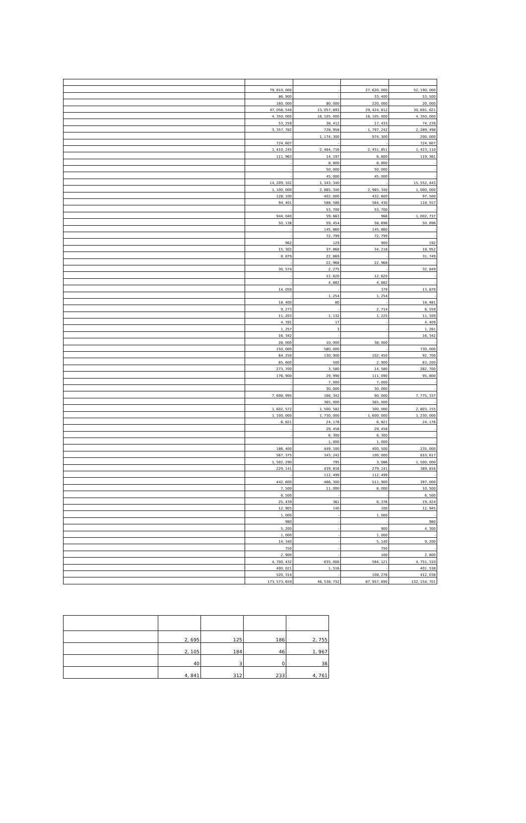| | 79, 810, 000 | - | 27, 620, 000 | 52, 190, 000 |
| | 86, 900 | - | 33, 400 | 53, 500 |
| | 160, 000 | 80, 000 | 220, 000 | 20, 000 |
| | 47, 058, 540 | 13, 057, 893 | 29, 424, 812 | 30, 691, 621 |
| | 4, 350, 000 | 16, 105, 000 | 16, 105, 000 | 4, 350, 000 |
| | 53, 259 | 38, 412 | 17, 433 | 74, 239 |
| | 3, 357, 782 | 728, 958 | 1, 797, 242 | 2, 289, 498 |
| | - | 1, 174, 300 | 974, 300 | 200, 000 |
| | 724, 607 | - | - | 724, 607 |
| | 1, 410, 245 | 2, 464, 716 | 2, 451, 851 | 1, 423, 110 |
| | 111, 963 | 14, 197 | 6, 800 | 119, 361 |
| | - | 8, 800 | 8, 800 | - |
| | - | 50, 000 | 50, 000 | - |
| | - | 45, 000 | 45, 000 | - |
| | 14, 209, 102 | 1, 343, 340 | - | 15, 552, 443 |
| | 1, 100, 000 | 2, 865, 340 | 2, 965, 340 | 1, 000, 000 |
| | 128, 100 | 402, 000 | 432, 600 | 97, 500 |
| | 94, 401 | 588, 586 | 564, 430 | 118, 557 |
| | - | 53, 700 | 53, 700 | - |
| | 944, 040 | 59, 663 | 966 | 1, 002, 737 |
| | 50, 138 | 59, 454 | 58, 696 | 50, 896 |
| | - | 145, 860 | 145, 860 | - |
| | - | 72, 799 | 72, 799 | - |
| | 962 | 129 | 900 | 192 |
| | 15, 302 | 37, 868 | 34, 218 | 18, 952 |
| | 8, 879 | 22, 869 | - | 31, 749 |
| | - | 22, 968 | 22, 968 | - |
| | 30, 574 | 2, 275 | - | 32, 849 |
| | - | 12, 620 | 12, 620 | - |
| | - | 4, 882 | 4, 882 | - |
| | 14, 059 | - | 379 | 13, 679 |
| | - | 1, 254 | 1, 254 | - |
| | 18, 400 | 80 | - | 18, 481 |
| | 9, 273 | - | 2, 714 | 6, 559 |
| | 11, 203 | 1, 132 | 1, 225 | 11, 109 |
| | 4, 391 | 17 | - | 4, 409 |
| | 1, 257 | 3 | - | 1, 261 |
| | 16, 342 | - | - | 16, 342 |
| | 28, 000 | 10, 000 | 38, 000 | - |
| | 150, 000 | 580, 000 | - | 730, 000 |
| | 64, 250 | 130, 900 | 102, 450 | 92, 700 |
| | 65, 600 | 500 | 2, 900 | 63, 200 |
| | 273, 700 | 3, 580 | 14, 580 | 262, 700 |
| | 176, 900 | 29, 990 | 111, 090 | 95, 800 |
| | - | 7, 000 | 7, 000 | - |
| | - | 30, 000 | 30, 000 | - |
| | 7, 698, 995 | 166, 342 | 90, 000 | 7, 775, 337 |
| | - | 365, 000 | 365, 000 | - |
| | 1, 602, 572 | 1, 500, 582 | 300, 000 | 2, 803, 155 |
| | 1, 100, 000 | 1, 730, 000 | 1, 600, 000 | 1, 230, 000 |
| | 6, 821 | 24, 176 | 6, 821 | 24, 176 |
| | - | 29, 458 | 29, 458 | - |
| | - | 6, 300 | 6, 300 | - |
| | - | 1, 000 | 1, 000 | - |
| | 186, 400 | 449, 100 | 400, 500 | 235, 000 |
| | 567, 375 | 343, 242 | 100, 000 | 810, 617 |
| | 1, 502, 290 | 795 | 3, 086 | 1, 500, 000 |
| | 229, 141 | 439, 816 | 279, 141 | 389, 816 |
| | - | 112, 499 | 112, 499 | - |
| | 442, 600 | 466, 300 | 511, 900 | 397, 000 |
| | 7, 500 | 11, 000 | 8, 000 | 10, 500 |
| | 6, 500 | - | - | 6, 500 |
| | 25, 439 | 361 | 6, 376 | 19, 424 |
| | 12, 905 | 140 | 100 | 12, 945 |
| | 1, 000 | - | 1, 000 | - |
| | 980 | - | - | 980 |
| | 5, 200 | - | 900 | 4, 300 |
| | 1, 000 | - | 1, 000 | - |
| | 14, 340 | - | 5, 140 | 9, 200 |
| | 750 | - | 750 | - |
| | 2, 900 | - | 100 | 2, 800 |
| | 4, 700, 432 | 635, 000 | 584, 121 | 4, 751, 310 |
| | 400, 021 | 1, 516 | - | 401, 538 |
| | 520, 314 | - | 108, 276 | 412, 038 |
| | 173, 573, 659 | 46, 538, 732 | 87, 957, 690 | 132, 154, 701 |
| | 2, 695 | 125 | 186 | 2, 755 |
| | 2, 105 | 184 | 46 | 1, 967 |
| | 40 | 3 | 0 | 38 |
| | 4, 841 | 312 | 233 | 4, 761 |